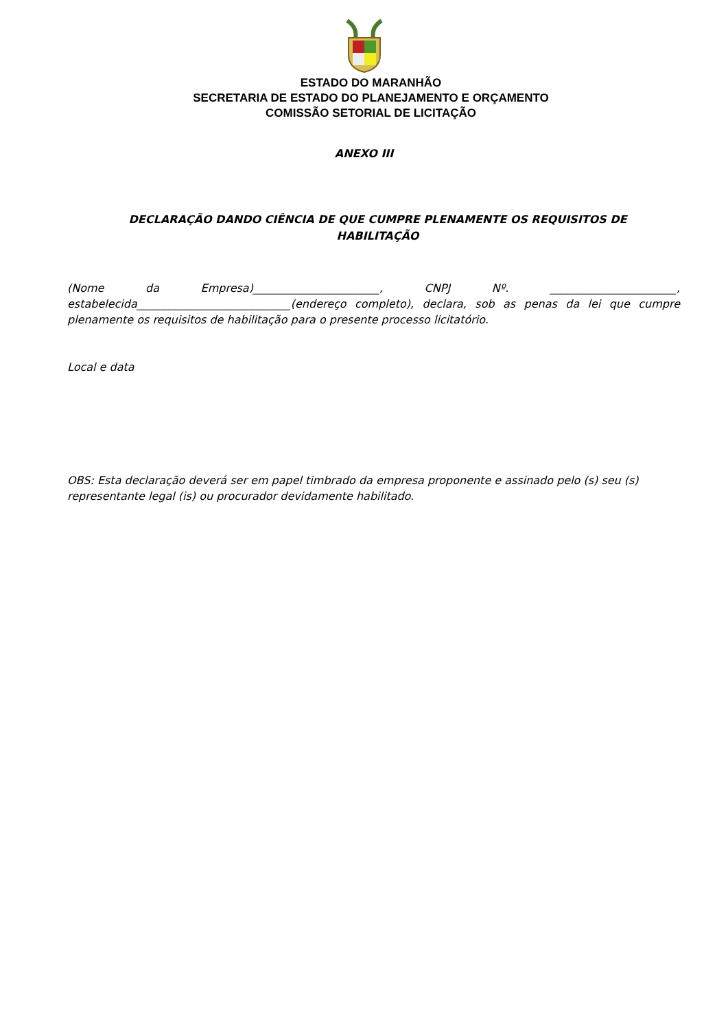ESTADO DO MARANHÃO
SECRETARIA DE ESTADO DO PLANEJAMENTO E ORÇAMENTO
COMISSÃO SETORIAL DE LICITAÇÃO
ANEXO III
DECLARAÇÃO DANDO CIÊNCIA DE QUE CUMPRE PLENAMENTE OS REQUISITOS DE HABILITAÇÃO
(Nome da Empresa)_______________________, CNPJ Nº. _______________________, estabelecida____________________________(endereço completo), declara, sob as penas da lei que cumpre plenamente os requisitos de habilitação para o presente processo licitatório.
Local e data
OBS: Esta declaração deverá ser em papel timbrado da empresa proponente e assinado pelo (s) seu (s) representante legal (is) ou procurador devidamente habilitado.